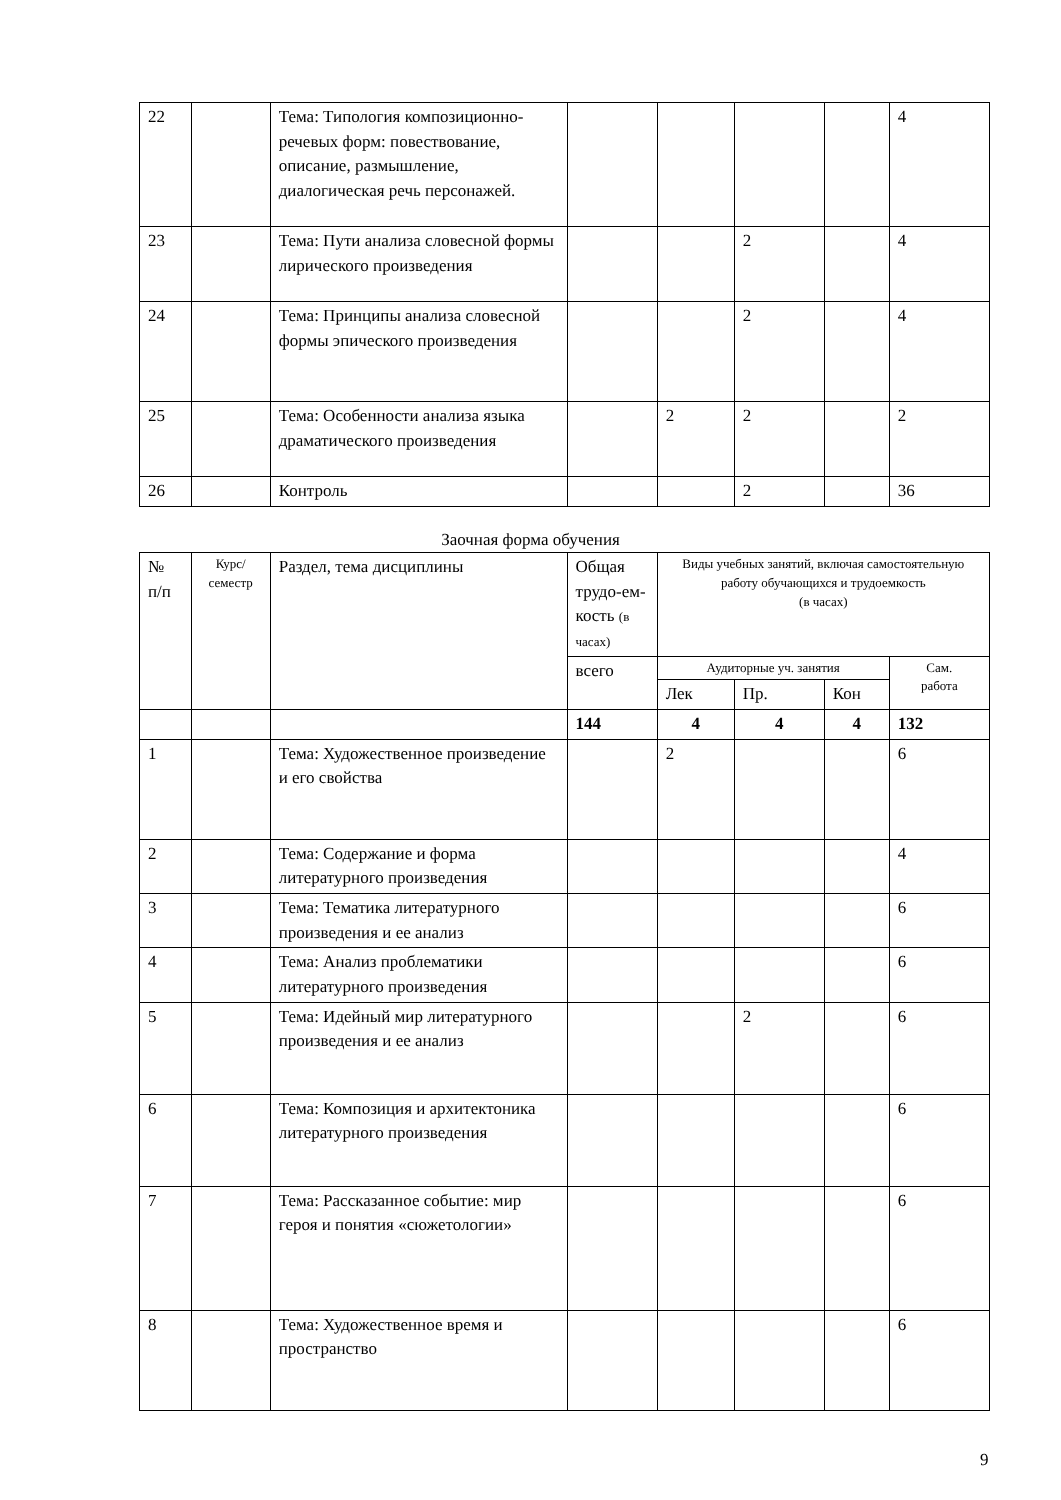| 22 | | Тема: Типология композиционно-речевых форм: повествование, описание, размышление, диалогическая речь персонажей. | | | | | 4 |
| 23 | | Тема: Пути анализа словесной формы лирического произведения | | | 2 | | 4 |
| 24 | | Тема: Принципы анализа словесной формы эпического произведения | | | 2 | | 4 |
| 25 | | Тема: Особенности анализа языка драматического произведения | | 2 | 2 | | 2 |
| 26 | | Контроль | | | 2 | | 36 |
Заочная форма обучения
| № п/п | Курс/ семестр | Раздел, тема дисциплины | Общая трудо-ем-кость (в часах) | Виды учебных занятий, включая самостоятельную работу обучающихся и трудоемкость (в часах) | | | |
| --- | --- | --- | --- | --- | --- | --- | --- |
| | | | всего | Аудиторные уч. занятия | | | Сам. работа |
| | | | | Лек | Пр. | Кон | |
| | | | 144 | 4 | 4 | 4 | 132 |
| 1 | | Тема: Художественное произведение и его свойства | | 2 | | | 6 |
| 2 | | Тема: Содержание и форма литературного произведения | | | | | 4 |
| 3 | | Тема: Тематика литературного произведения и ее анализ | | | | | 6 |
| 4 | | Тема: Анализ проблематики литературного произведения | | | | | 6 |
| 5 | | Тема: Идейный мир литературного произведения и ее анализ | | | 2 | | 6 |
| 6 | | Тема: Композиция и архитектоника литературного произведения | | | | | 6 |
| 7 | | Тема: Рассказанное событие: мир героя и понятия «сюжетологии» | | | | | 6 |
| 8 | | Тема: Художественное время и пространство | | | | | 6 |
9